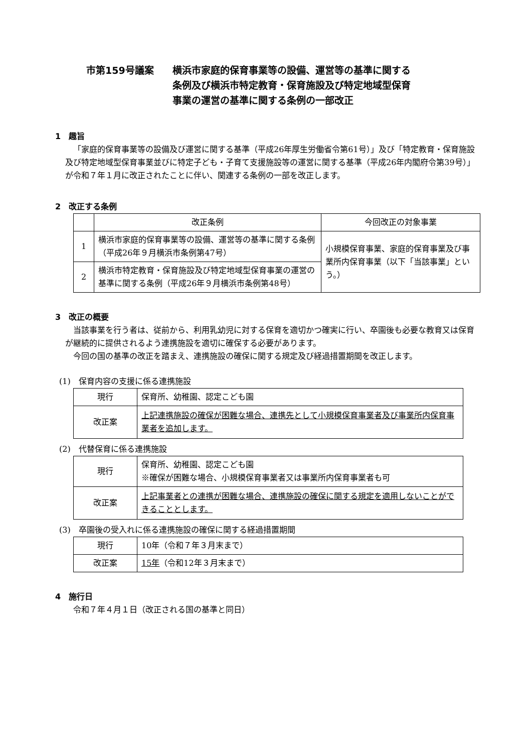市第159号議案 横浜市家庭的保育事業等の設備、運営等の基準に関する
条例及び横浜市特定教育・保育施設及び特定地域型保育
事業の運営の基準に関する条例の一部改正
1　趣旨
「家庭的保育事業等の設備及び運営に関する基準（平成26年厚生労働省令第61号）」及び「特定教育・保育施設及び特定地域型保育事業並びに特定子ども・子育て支援施設等の運営に関する基準（平成26年内閣府令第39号）」が令和７年１月に改正されたことに伴い、関連する条例の一部を改正します。
2　改正する条例
| | 改正条例 | 今回改正の対象事業 |
| 1 | 横浜市家庭的保育事業等の設備、運営等の基準に関する条例（平成26年９月横浜市条例第47号） | 小規模保育事業、家庭的保育事業及び事業所内保育事業（以下「当該事業」という。） |
| 2 | 横浜市特定教育・保育施設及び特定地域型保育事業の運営の基準に関する条例（平成26年９月横浜市条例第48号） | |
3　改正の概要
当該事業を行う者は、従前から、利用乳幼児に対する保育を適切かつ確実に行い、卒園後も必要な教育又は保育が継続的に提供されるよう連携施設を適切に確保する必要があります。
今回の国の基準の改正を踏まえ、連携施設の確保に関する規定及び経過措置期間を改正します。
(1)　保育内容の支援に係る連携施設
| 現行 | 保育所、幼稚園、認定こども園 |
| 改正案 | 上記連携施設の確保が困難な場合、連携先として小規模保育事業者及び事業所内保育事業者を追加します。 |
(2)　代替保育に係る連携施設
| 現行 | 保育所、幼稚園、認定こども園 ※確保が困難な場合、小規模保育事業者又は事業所内保育事業者も可 |
| 改正案 | 上記事業者との連携が困難な場合、連携施設の確保に関する規定を適用しないことができることとします。 |
(3)　卒園後の受入れに係る連携施設の確保に関する経過措置期間
| 現行 | 10年（令和７年３月末まで） |
| 改正案 | 15年 （令和12年３月末まで） |
4　施行日
令和７年４月１日（改正される国の基準と同日）